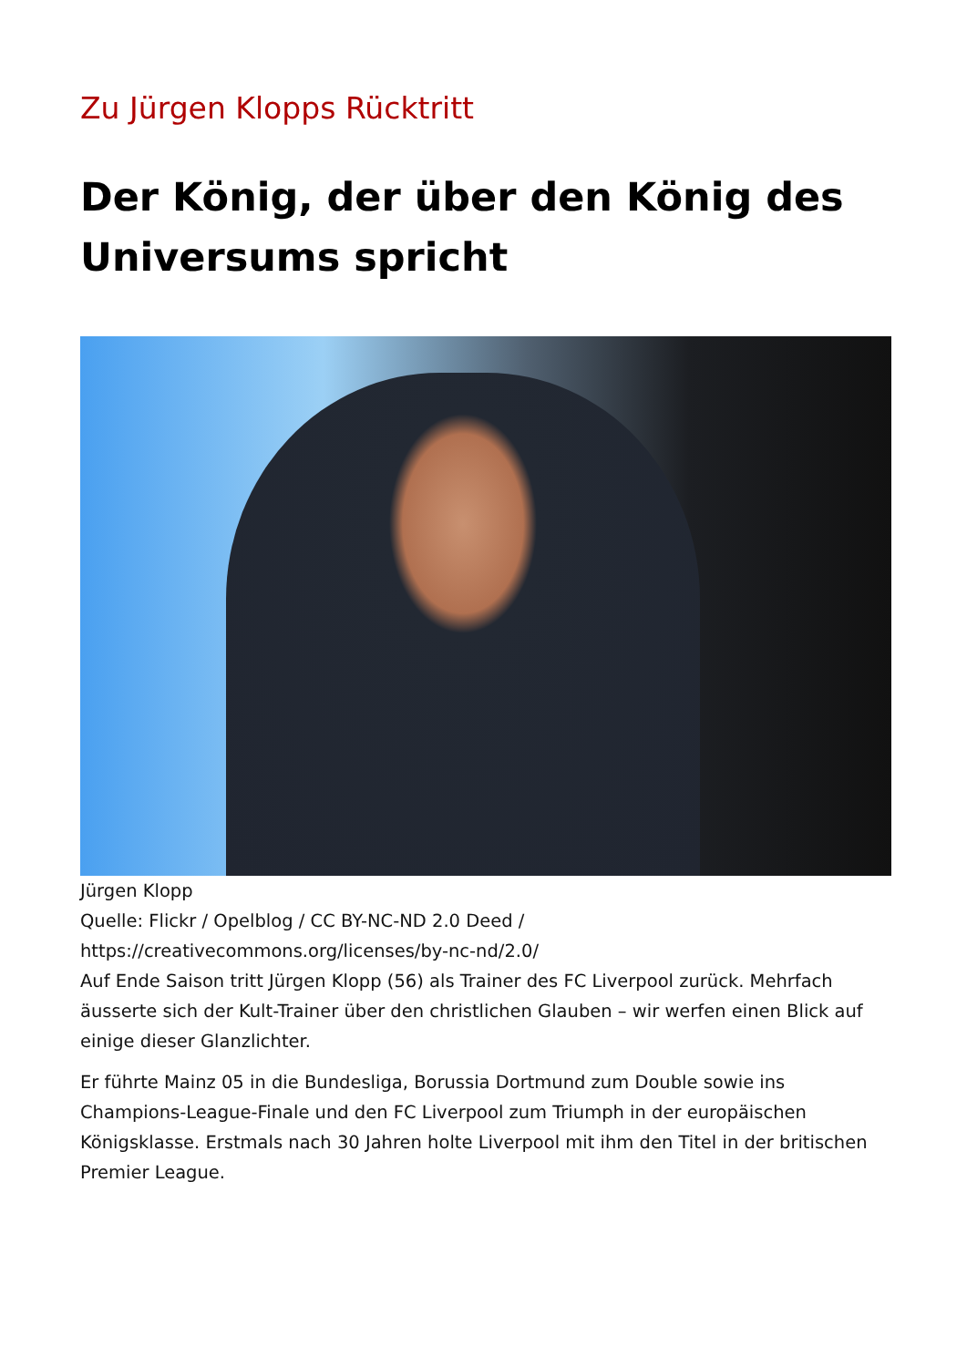Zu Jürgen Klopps Rücktritt
Der König, der über den König des Universums spricht
Jürgen Klopp
Quelle: Flickr / Opelblog / CC BY-NC-ND 2.0 Deed / https://creativecommons.org/licenses/by-nc-nd/2.0/
Auf Ende Saison tritt Jürgen Klopp (56) als Trainer des FC Liverpool zurück. Mehrfach äusserte sich der Kult-Trainer über den christlichen Glauben – wir werfen einen Blick auf einige dieser Glanzlichter.
Er führte Mainz 05 in die Bundesliga, Borussia Dortmund zum Double sowie ins Champions-League-Finale und den FC Liverpool zum Triumph in der europäischen Königsklasse. Erstmals nach 30 Jahren holte Liverpool mit ihm den Titel in der britischen Premier League.